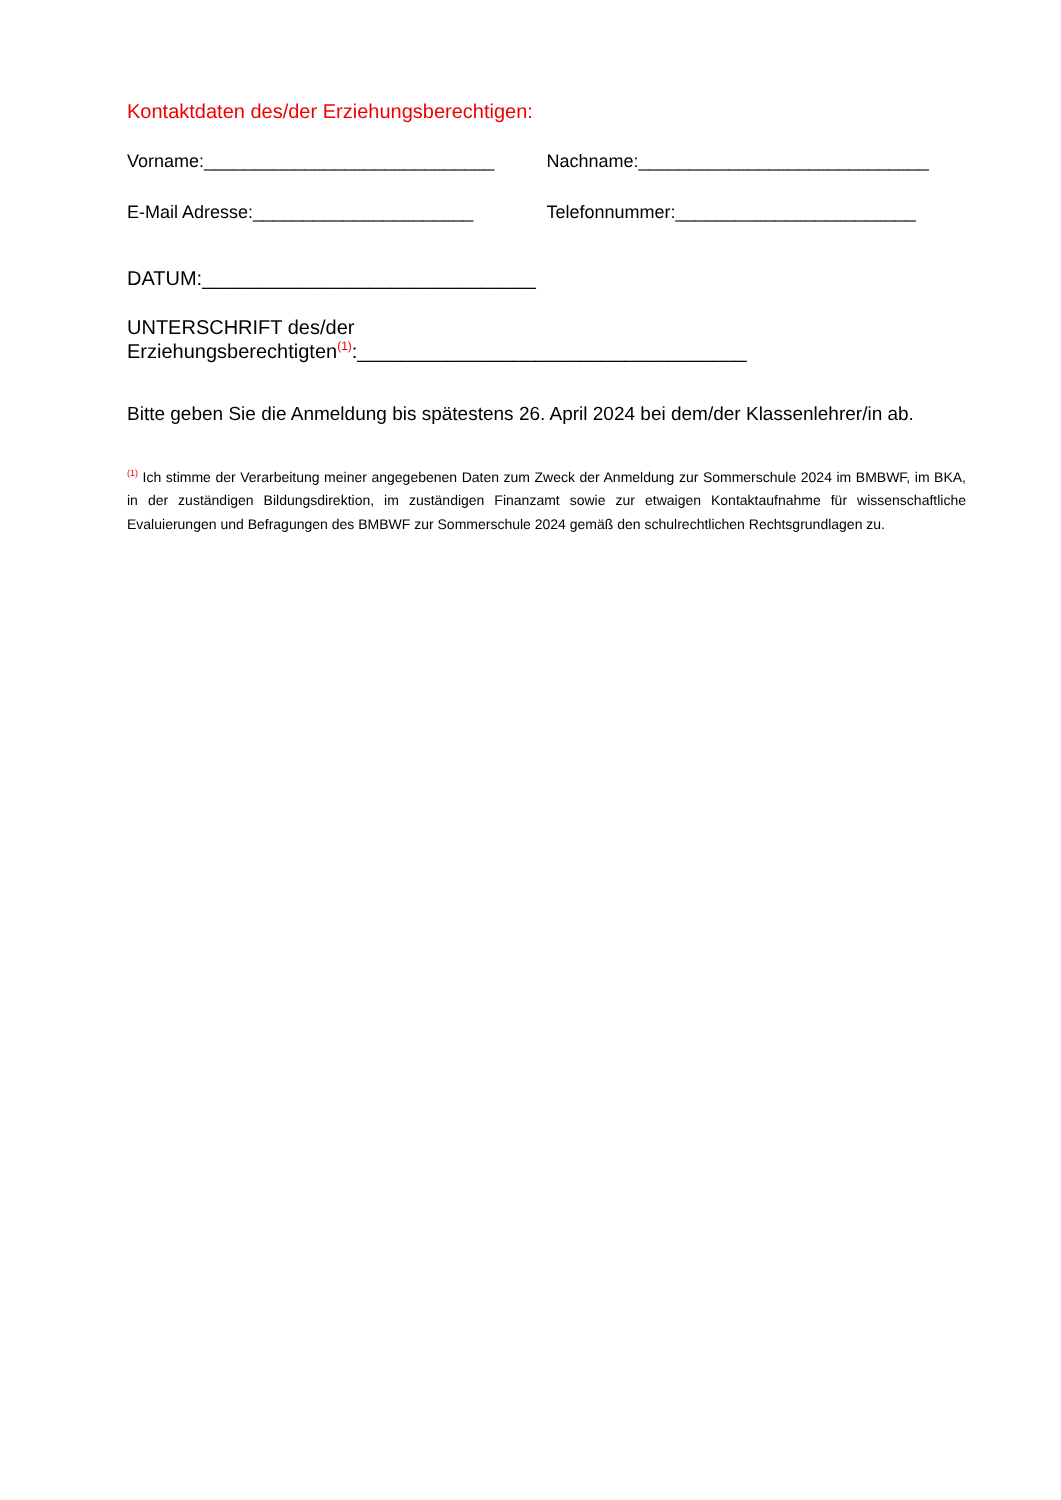Kontaktdaten des/der Erziehungsberechtigen:
Vorname:_____________________________
Nachname:_____________________________
E-Mail Adresse:______________________
Telefonnummer:________________________
DATUM:______________________________
UNTERSCHRIFT des/der Erziehungsberechtigten<sup>(1)</sup>:___________________________________
Bitte geben Sie die Anmeldung bis spätestens 26. April 2024 bei dem/der Klassenlehrer/in ab.
<sup>(1)</sup> Ich stimme der Verarbeitung meiner angegebenen Daten zum Zweck der Anmeldung zur Sommerschule 2024 im BMBWF, im BKA, in der zuständigen Bildungsdirektion, im zuständigen Finanzamt sowie zur etwaigen Kontaktaufnahme für wissenschaftliche Evaluierungen und Befragungen des BMBWF zur Sommerschule 2024 gemäß den schulrechtlichen Rechtsgrundlagen zu.